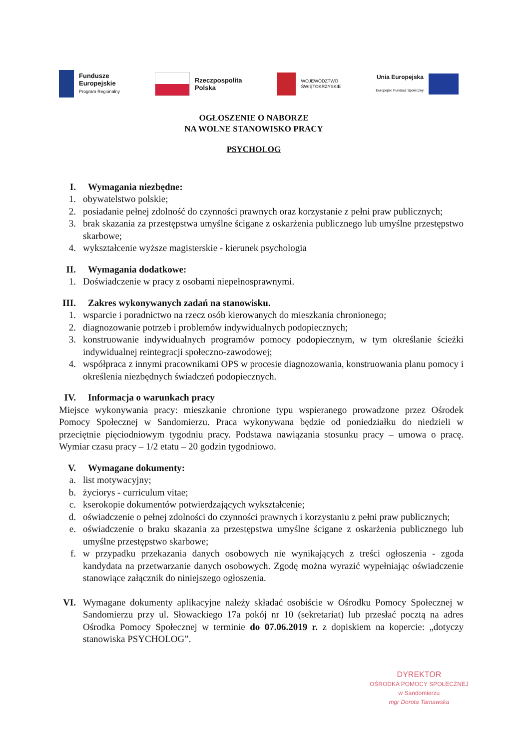Fundusze
Europejskie
Program Regionalny
Rzeczpospolita
Polska
WOJEWÓDZTWO
ŚWIĘTOKRZYSKIE
Unia Europejska
Europejski Fundusz Społeczny
OGŁOSZENIE O NABORZE
NA WOLNE STANOWISKO PRACY
PSYCHOLOG
I. Wymagania niezbędne:
1. obywatelstwo polskie;
2. posiadanie pełnej zdolność do czynności prawnych oraz korzystanie z pełni praw publicznych;
3. brak skazania za przestępstwa umyślne ścigane z oskarżenia publicznego lub umyślne przestępstwo skarbowe;
4. wykształcenie wyższe magisterskie - kierunek psychologia
II. Wymagania dodatkowe:
1. Doświadczenie w pracy z osobami niepełnosprawnymi.
III. Zakres wykonywanych zadań na stanowisku.
1. wsparcie i poradnictwo na rzecz osób kierowanych do mieszkania chronionego;
2. diagnozowanie potrzeb i problemów indywidualnych podopiecznych;
3. konstruowanie indywidualnych programów pomocy podopiecznym, w tym określanie ścieżki indywidualnej reintegracji społeczno-zawodowej;
4. współpraca z innymi pracownikami OPS w procesie diagnozowania, konstruowania planu pomocy i określenia niezbędnych świadczeń podopiecznych.
IV. Informacja o warunkach pracy
Miejsce wykonywania pracy: mieszkanie chronione typu wspieranego prowadzone przez Ośrodek Pomocy Społecznej w Sandomierzu. Praca wykonywana będzie od poniedziałku do niedzieli w przeciętnie pięciodniowym tygodniu pracy. Podstawa nawiązania stosunku pracy – umowa o pracę. Wymiar czasu pracy – 1/2 etatu – 20 godzin tygodniowo.
V. Wymagane dokumenty:
a. list motywacyjny;
b. życiorys - curriculum vitae;
c. kserokopie dokumentów potwierdzających wykształcenie;
d. oświadczenie o pełnej zdolności do czynności prawnych i korzystaniu z pełni praw publicznych;
e. oświadczenie o braku skazania za przestępstwa umyślne ścigane z oskarżenia publicznego lub umyślne przestępstwo skarbowe;
f. w przypadku przekazania danych osobowych nie wynikających z treści ogłoszenia - zgoda kandydata na przetwarzanie danych osobowych. Zgodę można wyrazić wypełniając oświadczenie stanowiące załącznik do niniejszego ogłoszenia.
VI. Wymagane dokumenty aplikacyjne należy składać osobiście w Ośrodku Pomocy Społecznej w Sandomierzu przy ul. Słowackiego 17a pokój nr 10 (sekretariat) lub przesłać pocztą na adres Ośrodka Pomocy Społecznej w terminie do 07.06.2019 r. z dopiskiem na kopercie: „dotyczy stanowiska PSYCHOLOG”.
DYREKTOR
OŚRODKA POMOCY SPOŁECZNEJ
w Sandomierzu
mgr Dorota Tarnawska